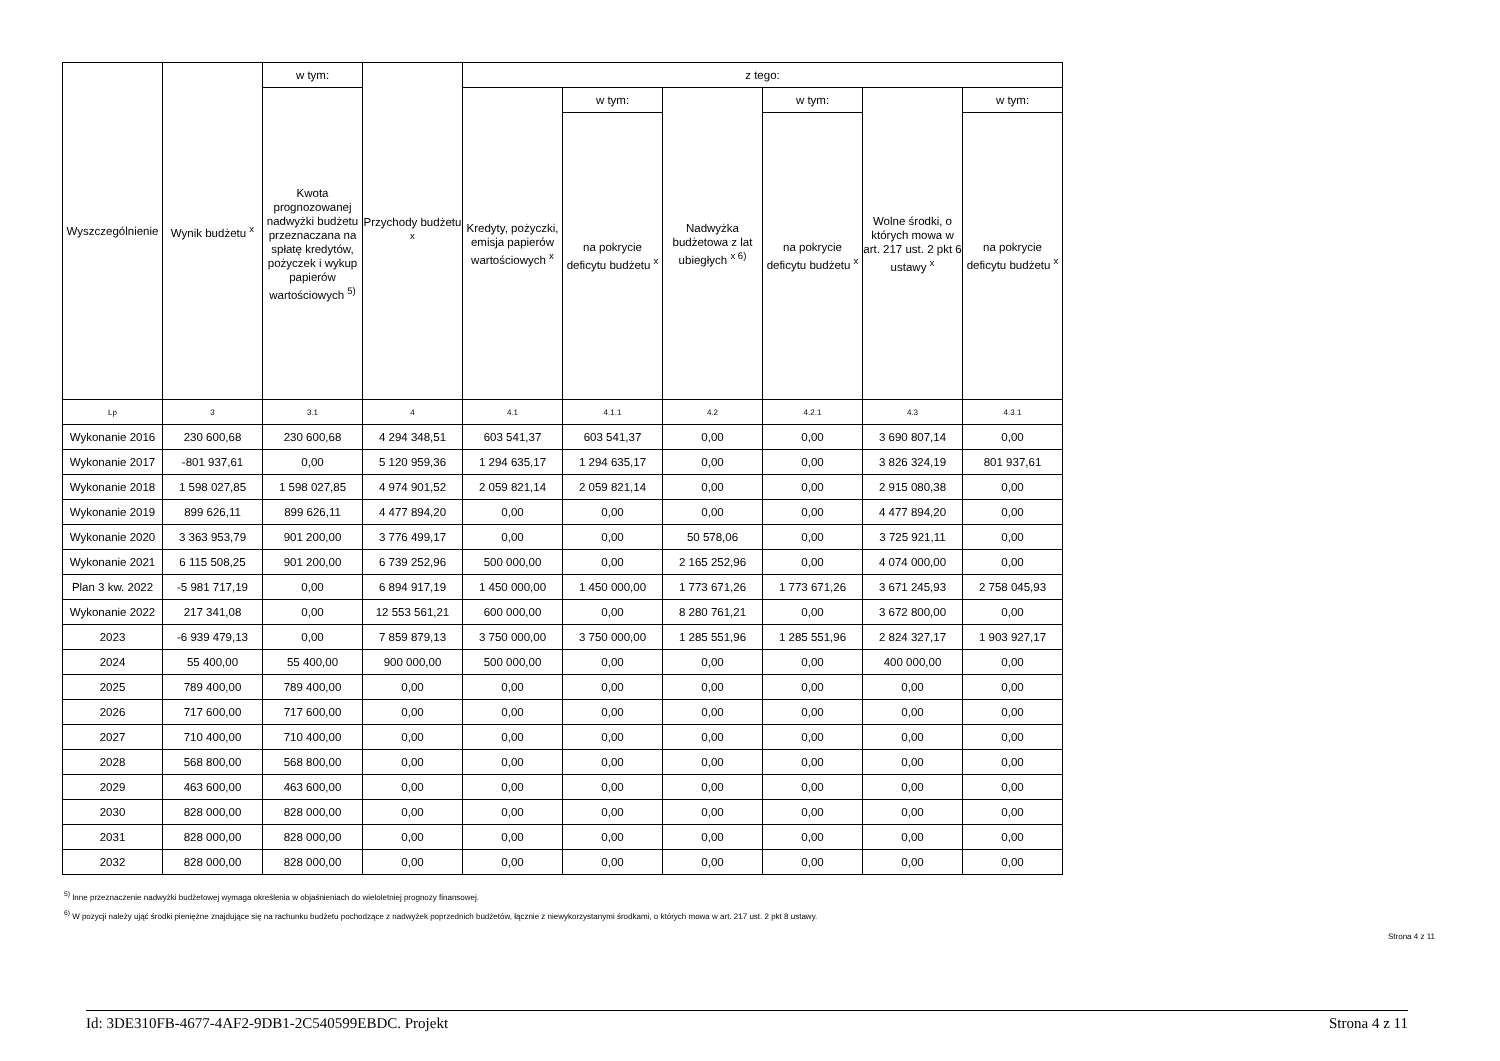| Wyszczególnienie | Wynik budżetu <sup>x</sup> | w tym: | Przychody budżetu <sup>x</sup> | z tego: | | | | | |
| --- | --- | --- | --- | --- | --- | --- | --- | --- | --- |
| | | Kwota prognozowanej nadwyżki budżetu przeznaczana na spłatę kredytów, pożyczek i wykup papierów wartościowych <sup>5)</sup> | | Kredyty, pożyczki, emisja papierów wartościowych <sup>x</sup> | w tym: | Nadwyżka budżetowa z lat ubiegłych <sup>x 6)</sup> | w tym: | Wolne środki, o których mowa w art. 217 ust. 2 pkt 6 ustawy <sup>x</sup> | w tym: |
| | | | | | na pokrycie deficytu budżetu <sup>x</sup> | | na pokrycie deficytu budżetu <sup>x</sup> | | na pokrycie deficytu budżetu <sup>x</sup> |
| Lp | 3 | 3.1 | 4 | 4.1 | 4.1.1 | 4.2 | 4.2.1 | 4.3 | 4.3.1 |
| Wykonanie 2016 | 230 600,68 | 230 600,68 | 4 294 348,51 | 603 541,37 | 603 541,37 | 0,00 | 0,00 | 3 690 807,14 | 0,00 |
| Wykonanie 2017 | -801 937,61 | 0,00 | 5 120 959,36 | 1 294 635,17 | 1 294 635,17 | 0,00 | 0,00 | 3 826 324,19 | 801 937,61 |
| Wykonanie 2018 | 1 598 027,85 | 1 598 027,85 | 4 974 901,52 | 2 059 821,14 | 2 059 821,14 | 0,00 | 0,00 | 2 915 080,38 | 0,00 |
| Wykonanie 2019 | 899 626,11 | 899 626,11 | 4 477 894,20 | 0,00 | 0,00 | 0,00 | 0,00 | 4 477 894,20 | 0,00 |
| Wykonanie 2020 | 3 363 953,79 | 901 200,00 | 3 776 499,17 | 0,00 | 0,00 | 50 578,06 | 0,00 | 3 725 921,11 | 0,00 |
| Wykonanie 2021 | 6 115 508,25 | 901 200,00 | 6 739 252,96 | 500 000,00 | 0,00 | 2 165 252,96 | 0,00 | 4 074 000,00 | 0,00 |
| Plan 3 kw. 2022 | -5 981 717,19 | 0,00 | 6 894 917,19 | 1 450 000,00 | 1 450 000,00 | 1 773 671,26 | 1 773 671,26 | 3 671 245,93 | 2 758 045,93 |
| Wykonanie 2022 | 217 341,08 | 0,00 | 12 553 561,21 | 600 000,00 | 0,00 | 8 280 761,21 | 0,00 | 3 672 800,00 | 0,00 |
| 2023 | -6 939 479,13 | 0,00 | 7 859 879,13 | 3 750 000,00 | 3 750 000,00 | 1 285 551,96 | 1 285 551,96 | 2 824 327,17 | 1 903 927,17 |
| 2024 | 55 400,00 | 55 400,00 | 900 000,00 | 500 000,00 | 0,00 | 0,00 | 0,00 | 400 000,00 | 0,00 |
| 2025 | 789 400,00 | 789 400,00 | 0,00 | 0,00 | 0,00 | 0,00 | 0,00 | 0,00 | 0,00 |
| 2026 | 717 600,00 | 717 600,00 | 0,00 | 0,00 | 0,00 | 0,00 | 0,00 | 0,00 | 0,00 |
| 2027 | 710 400,00 | 710 400,00 | 0,00 | 0,00 | 0,00 | 0,00 | 0,00 | 0,00 | 0,00 |
| 2028 | 568 800,00 | 568 800,00 | 0,00 | 0,00 | 0,00 | 0,00 | 0,00 | 0,00 | 0,00 |
| 2029 | 463 600,00 | 463 600,00 | 0,00 | 0,00 | 0,00 | 0,00 | 0,00 | 0,00 | 0,00 |
| 2030 | 828 000,00 | 828 000,00 | 0,00 | 0,00 | 0,00 | 0,00 | 0,00 | 0,00 | 0,00 |
| 2031 | 828 000,00 | 828 000,00 | 0,00 | 0,00 | 0,00 | 0,00 | 0,00 | 0,00 | 0,00 |
| 2032 | 828 000,00 | 828 000,00 | 0,00 | 0,00 | 0,00 | 0,00 | 0,00 | 0,00 | 0,00 |
<sup>5)</sup> Inne przeznaczenie nadwyżki budżetowej wymaga określenia w objaśnieniach do wieloletniej prognozy finansowej.
<sup>6)</sup> W pozycji należy ująć środki pieniężne znajdujące się na rachunku budżetu pochodzące z nadwyżek poprzednich budżetów, łącznie z niewykorzystanymi środkami, o których mowa w art. 217 ust. 2 pkt 8 ustawy.
Strona 4 z 11
Id: 3DE310FB-4677-4AF2-9DB1-2C540599EBDC. Projekt Strona 4 z 11